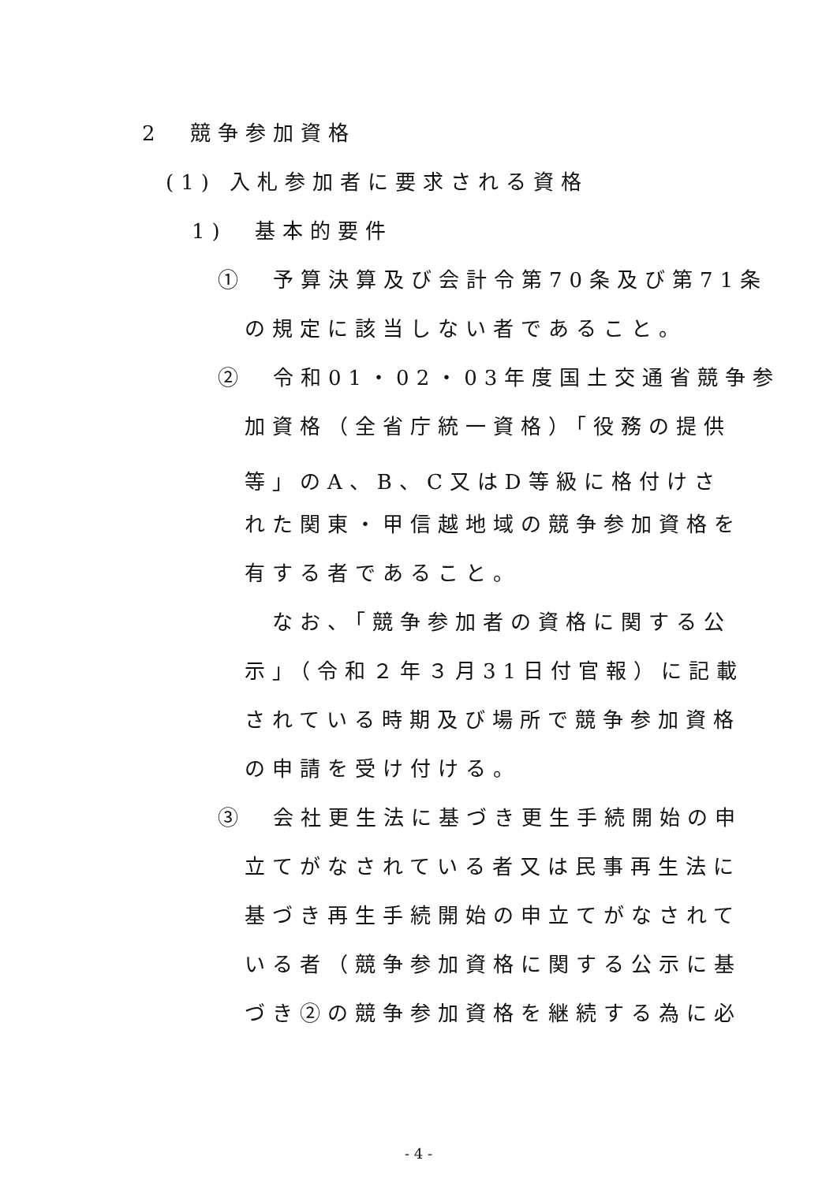2　競争参加資格
(1) 入札参加者に要求される資格
1)　基本的要件
①　予算決算及び会計令第70条及び第71条
の規定に該当しない者であること。
②　令和01・02・03年度国土交通省競争参
加資格（全省庁統一資格）「役務の提供
等」のA、B、C又はD等級に格付けさ
れた関東・甲信越地域の競争参加資格を
有する者であること。
　なお、「競争参加者の資格に関する公
示」（令和２年３月31日付官報）に記載
されている時期及び場所で競争参加資格
の申請を受け付ける。
③　会社更生法に基づき更生手続開始の申
立てがなされている者又は民事再生法に
基づき再生手続開始の申立てがなされて
いる者（競争参加資格に関する公示に基
づき②の競争参加資格を継続する為に必
- 4 -